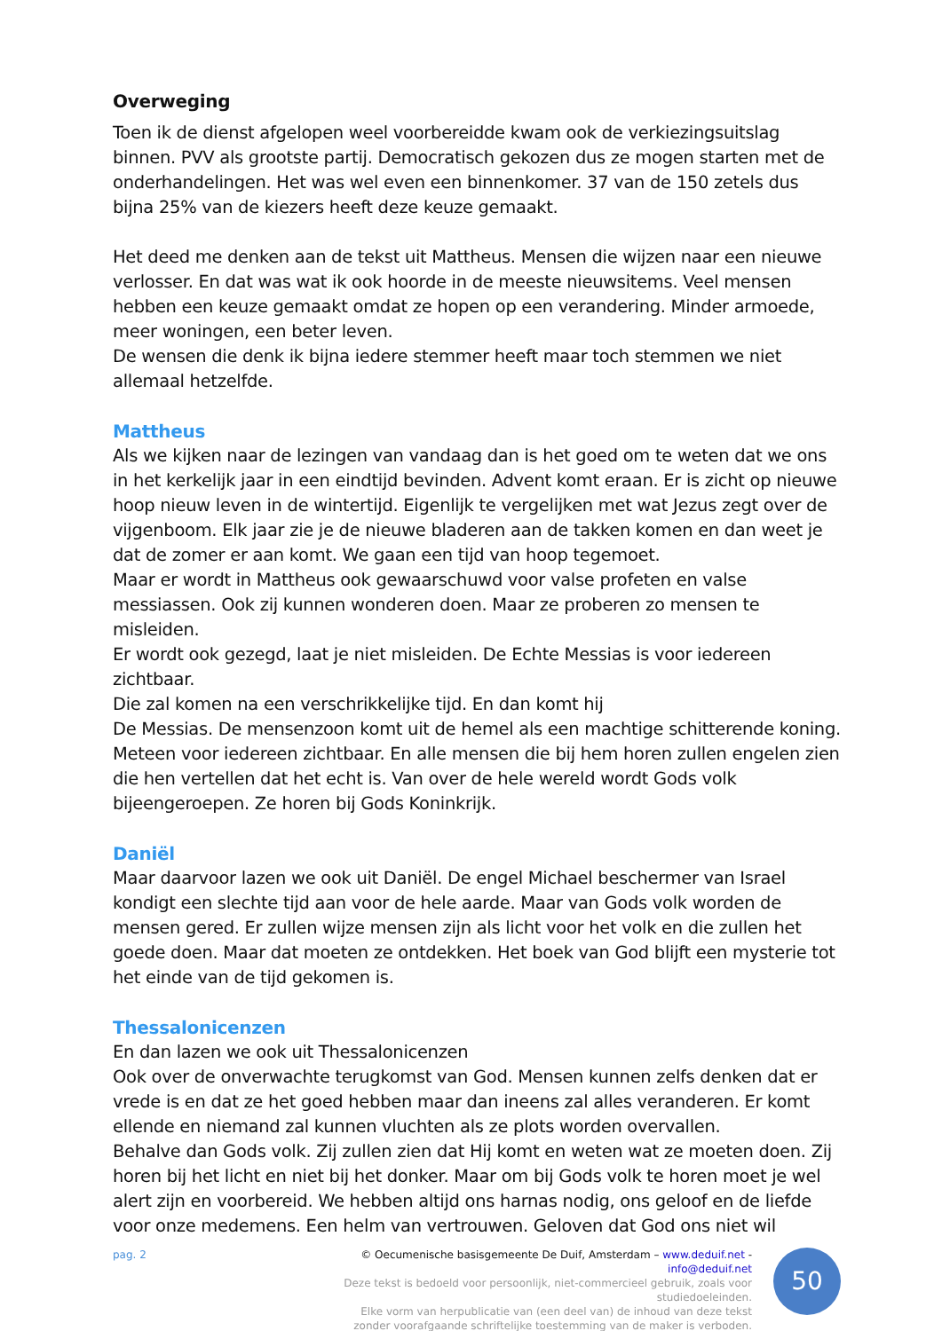Overweging
Toen ik de dienst afgelopen weel voorbereidde kwam ook de verkiezingsuitslag binnen. PVV als grootste partij. Democratisch gekozen dus ze mogen starten met de onderhandelingen. Het was wel even een binnenkomer. 37 van de 150 zetels dus bijna 25% van de kiezers heeft deze keuze gemaakt.
Het deed me denken aan de tekst uit Mattheus. Mensen die wijzen naar een nieuwe verlosser. En dat was wat ik ook hoorde in de meeste nieuwsitems. Veel mensen hebben een keuze gemaakt omdat ze hopen op een verandering. Minder armoede, meer woningen, een beter leven.
De wensen die denk ik bijna iedere stemmer heeft maar toch stemmen we niet allemaal hetzelfde.
Mattheus
Als we kijken naar de lezingen van vandaag dan is het goed om te weten dat we ons in het kerkelijk jaar in een eindtijd bevinden. Advent komt eraan. Er is zicht op nieuwe hoop nieuw leven in de wintertijd. Eigenlijk te vergelijken met wat Jezus zegt over de vijgenboom. Elk jaar zie je de nieuwe bladeren aan de takken komen en dan weet je dat de zomer er aan komt. We gaan een tijd van hoop tegemoet.
Maar er wordt in Mattheus ook gewaarschuwd voor valse profeten en valse messiassen. Ook zij kunnen wonderen doen. Maar ze proberen zo mensen te misleiden.
Er wordt ook gezegd, laat je niet misleiden. De Echte Messias is voor iedereen zichtbaar.
Die zal komen na een verschrikkelijke tijd. En dan komt hij
De Messias. De mensenzoon komt uit de hemel als een machtige schitterende koning. Meteen voor iedereen zichtbaar. En alle mensen die bij hem horen zullen engelen zien die hen vertellen dat het echt is. Van over de hele wereld wordt Gods volk bijeengeroepen. Ze horen bij Gods Koninkrijk.
Daniël
Maar daarvoor lazen we ook uit Daniël. De engel Michael beschermer van Israel kondigt een slechte tijd aan voor de hele aarde. Maar van Gods volk worden de mensen gered. Er zullen wijze mensen zijn als licht voor het volk en die zullen het goede doen. Maar dat moeten ze ontdekken. Het boek van God blijft een mysterie tot het einde van de tijd gekomen is.
Thessalonicenzen
En dan lazen we ook uit Thessalonicenzen
Ook over de onverwachte terugkomst van God. Mensen kunnen zelfs denken dat er vrede is en dat ze het goed hebben maar dan ineens zal alles veranderen. Er komt ellende en niemand zal kunnen vluchten als ze plots worden overvallen.
Behalve dan Gods volk. Zij zullen zien dat Hij komt en weten wat ze moeten doen. Zij horen bij het licht en niet bij het donker. Maar om bij Gods volk te horen moet je wel alert zijn en voorbereid. We hebben altijd ons harnas nodig, ons geloof en de liefde voor onze medemens. Een helm van vertrouwen. Geloven dat God ons niet wil
pag. 2 © Oecumenische basisgemeente De Duif, Amsterdam – www.deduif.net - info@deduif.net
Deze tekst is bedoeld voor persoonlijk, niet-commercieel gebruik, zoals voor studiedoeleinden.
Elke vorm van herpublicatie van (een deel van) de inhoud van deze tekst
zonder voorafgaande schriftelijke toestemming van de maker is verboden.
50